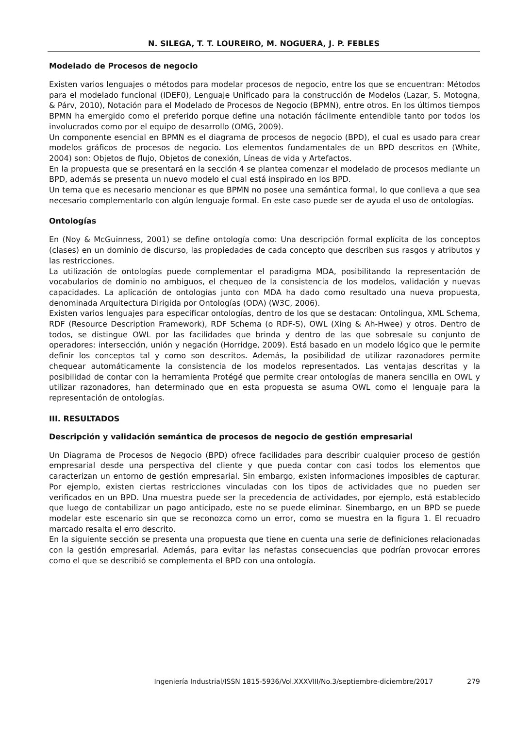N. SILEGA, T. T. LOUREIRO, M. NOGUERA, J. P. FEBLES
Modelado de Procesos de negocio
Existen varios lenguajes o métodos para modelar procesos de negocio, entre los que se encuentran: Métodos para el modelado funcional (IDEF0), Lenguaje Unificado para la construcción de Modelos (Lazar, S. Motogna, & Párv, 2010), Notación para el Modelado de Procesos de Negocio (BPMN), entre otros. En los últimos tiempos BPMN ha emergido como el preferido porque define una notación fácilmente entendible tanto por todos los involucrados como por el equipo de desarrollo (OMG, 2009).
Un componente esencial en BPMN es el diagrama de procesos de negocio (BPD), el cual es usado para crear modelos gráficos de procesos de negocio. Los elementos fundamentales de un BPD descritos en (White, 2004) son: Objetos de flujo, Objetos de conexión, Líneas de vida y Artefactos.
En la propuesta que se presentará en la sección 4 se plantea comenzar el modelado de procesos mediante un BPD, además se presenta un nuevo modelo el cual está inspirado en los BPD.
Un tema que es necesario mencionar es que BPMN no posee una semántica formal, lo que conlleva a que sea necesario complementarlo con algún lenguaje formal. En este caso puede ser de ayuda el uso de ontologías.
Ontologías
En (Noy & McGuinness, 2001) se define ontología como: Una descripción formal explícita de los conceptos (clases) en un dominio de discurso, las propiedades de cada concepto que describen sus rasgos y atributos y las restricciones.
La utilización de ontologías puede complementar el paradigma MDA, posibilitando la representación de vocabularios de dominio no ambiguos, el chequeo de la consistencia de los modelos, validación y nuevas capacidades. La aplicación de ontologías junto con MDA ha dado como resultado una nueva propuesta, denominada Arquitectura Dirigida por Ontologías (ODA) (W3C, 2006).
Existen varios lenguajes para especificar ontologías, dentro de los que se destacan: Ontolingua, XML Schema, RDF (Resource Description Framework), RDF Schema (o RDF-S), OWL (Xing & Ah-Hwee) y otros. Dentro de todos, se distingue OWL por las facilidades que brinda y dentro de las que sobresale su conjunto de operadores: intersección, unión y negación (Horridge, 2009). Está basado en un modelo lógico que le permite definir los conceptos tal y como son descritos. Además, la posibilidad de utilizar razonadores permite chequear automáticamente la consistencia de los modelos representados. Las ventajas descritas y la posibilidad de contar con la herramienta Protégé que permite crear ontologías de manera sencilla en OWL y utilizar razonadores, han determinado que en esta propuesta se asuma OWL como el lenguaje para la representación de ontologías.
III. RESULTADOS
Descripción y validación semántica de procesos de negocio de gestión empresarial
Un Diagrama de Procesos de Negocio (BPD) ofrece facilidades para describir cualquier proceso de gestión empresarial desde una perspectiva del cliente y que pueda contar con casi todos los elementos que caracterizan un entorno de gestión empresarial. Sin embargo, existen informaciones imposibles de capturar. Por ejemplo, existen ciertas restricciones vinculadas con los tipos de actividades que no pueden ser verificados en un BPD. Una muestra puede ser la precedencia de actividades, por ejemplo, está establecido que luego de contabilizar un pago anticipado, este no se puede eliminar. Sinembargo, en un BPD se puede modelar este escenario sin que se reconozca como un error, como se muestra en la figura 1. El recuadro marcado resalta el erro descrito.
En la siguiente sección se presenta una propuesta que tiene en cuenta una serie de definiciones relacionadas con la gestión empresarial. Además, para evitar las nefastas consecuencias que podrían provocar errores como el que se describió se complementa el BPD con una ontología.
Ingeniería Industrial/ISSN 1815-5936/Vol.XXXVIII/No.3/septiembre-diciembre/2017 279